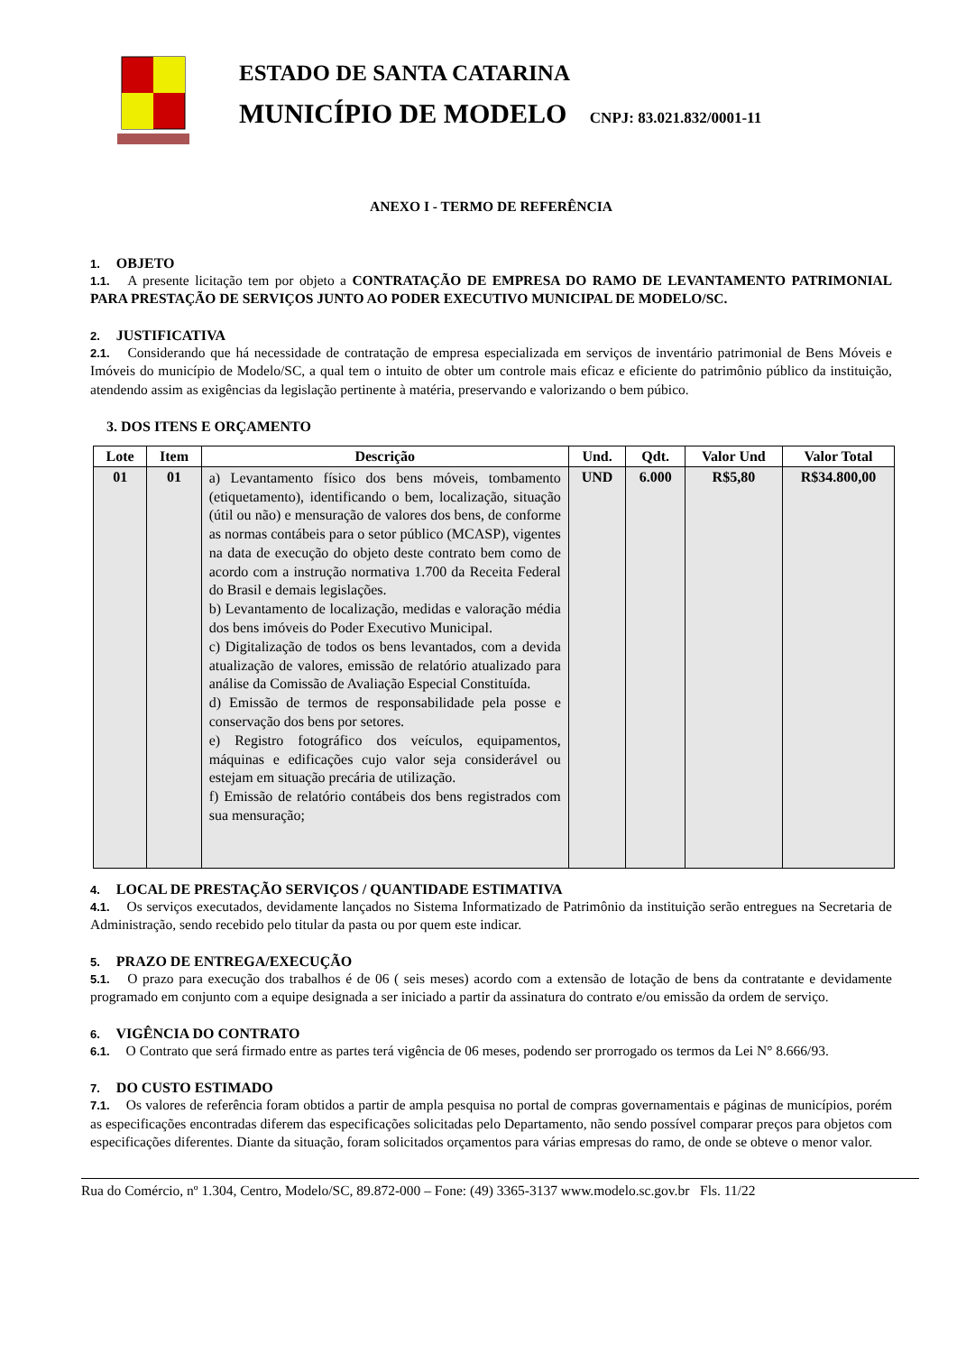ESTADO DE SANTA CATARINA
MUNICÍPIO DE MODELO CNPJ: 83.021.832/0001-11
ANEXO I - TERMO DE REFERÊNCIA
1. OBJETO
1.1. A presente licitação tem por objeto a CONTRATAÇÃO DE EMPRESA DO RAMO DE LEVANTAMENTO PATRIMONIAL PARA PRESTAÇÃO DE SERVIÇOS JUNTO AO PODER EXECUTIVO MUNICIPAL DE MODELO/SC.
2. JUSTIFICATIVA
2.1. Considerando que há necessidade de contratação de empresa especializada em serviços de inventário patrimonial de Bens Móveis e Imóveis do município de Modelo/SC, a qual tem o intuito de obter um controle mais eficaz e eficiente do patrimônio público da instituição, atendendo assim as exigências da legislação pertinente à matéria, preservando e valorizando o bem púbico.
3. DOS ITENS E ORÇAMENTO
| Lote | Item | Descrição | Und. | Qdt. | Valor Und | Valor Total |
| --- | --- | --- | --- | --- | --- | --- |
| 01 | 01 | a) Levantamento físico dos bens móveis, tombamento (etiquetamento), identificando o bem, localização, situação (útil ou não) e mensuração de valores dos bens, de conforme as normas contábeis para o setor público (MCASP), vigentes na data de execução do objeto deste contrato bem como de acordo com a instrução normativa 1.700 da Receita Federal do Brasil e demais legislações. b) Levantamento de localização, medidas e valoração média dos bens imóveis do Poder Executivo Municipal. c) Digitalização de todos os bens levantados, com a devida atualização de valores, emissão de relatório atualizado para análise da Comissão de Avaliação Especial Constituída. d) Emissão de termos de responsabilidade pela posse e conservação dos bens por setores. e) Registro fotográfico dos veículos, equipamentos, máquinas e edificações cujo valor seja considerável ou estejam em situação precária de utilização. f) Emissão de relatório contábeis dos bens registrados com sua mensuração; | UND | 6.000 | R$5,80 | R$34.800,00 |
4. LOCAL DE PRESTAÇÃO SERVIÇOS / QUANTIDADE ESTIMATIVA
4.1. Os serviços executados, devidamente lançados no Sistema Informatizado de Patrimônio da instituição serão entregues na Secretaria de Administração, sendo recebido pelo titular da pasta ou por quem este indicar.
5. PRAZO DE ENTREGA/EXECUÇÃO
5.1. O prazo para execução dos trabalhos é de 06 ( seis meses) acordo com a extensão de lotação de bens da contratante e devidamente programado em conjunto com a equipe designada a ser iniciado a partir da assinatura do contrato e/ou emissão da ordem de serviço.
6. VIGÊNCIA DO CONTRATO
6.1. O Contrato que será firmado entre as partes terá vigência de 06 meses, podendo ser prorrogado os termos da Lei N° 8.666/93.
7. DO CUSTO ESTIMADO
7.1. Os valores de referência foram obtidos a partir de ampla pesquisa no portal de compras governamentais e páginas de municípios, porém as especificações encontradas diferem das especificações solicitadas pelo Departamento, não sendo possível comparar preços para objetos com especificações diferentes. Diante da situação, foram solicitados orçamentos para várias empresas do ramo, de onde se obteve o menor valor.
Rua do Comércio, nº 1.304, Centro, Modelo/SC, 89.872-000 – Fone: (49) 3365-3137 www.modelo.sc.gov.br Fls. 11/22